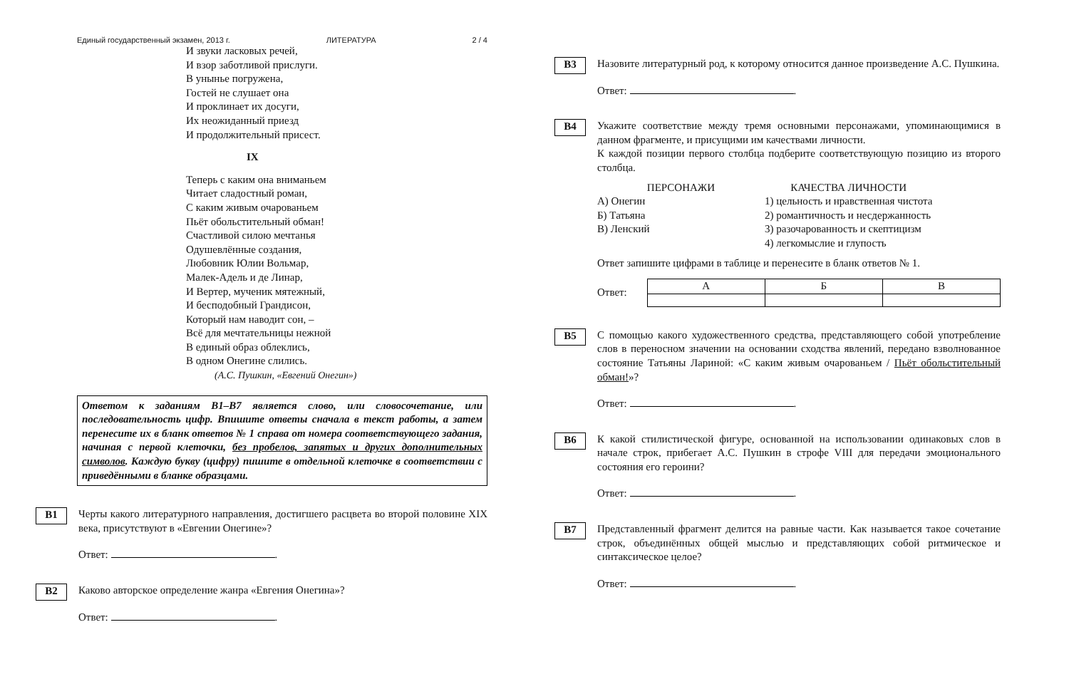Единый государственный экзамен, 2013 г. ЛИТЕРАТУРА 2 / 4
И звуки ласковых речей,
И взор заботливой прислуги.
В унынье погружена,
Гостей не слушает она
И проклинает их досуги,
Их неожиданный приезд
И продолжительный присест.
IX
Теперь с каким она вниманьем
Читает сладостный роман,
С каким живым очарованьем
Пьёт обольстительный обман!
Счастливой силою мечтанья
Одушевлённые создания,
Любовник Юлии Вольмар,
Малек-Адель и де Линар,
И Вертер, мученик мятежный,
И бесподобный Грандисон,
Который нам наводит сон, –
Всё для мечтательницы нежной
В единый образ облеклись,
В одном Онегине слились.
(А.С. Пушкин, «Евгений Онегин»)
Ответом к заданиям В1–В7 является слово, или словосочетание, или последовательность цифр. Впишите ответы сначала в текст работы, а затем перенесите их в бланк ответов № 1 справа от номера соответствующего задания, начиная с первой клеточки, без пробелов, запятых и других дополнительных символов. Каждую букву (цифру) пишите в отдельной клеточке в соответствии с приведёнными в бланке образцами.
B1
Черты какого литературного направления, достигшего расцвета во второй половине XIX века, присутствуют в «Евгении Онегине»?
Ответ: .
B2
Каково авторское определение жанра «Евгения Онегина»?
Ответ: .
B3
Назовите литературный род, к которому относится данное произведение А.С. Пушкина.
Ответ: .
B4
Укажите соответствие между тремя основными персонажами, упоминающимися в данном фрагменте, и присущими им качествами личности.
К каждой позиции первого столбца подберите соответствующую позицию из второго столбца.
ПЕРСОНАЖИ
А) Онегин
Б) Татьяна
В) Ленский
КАЧЕСТВА ЛИЧНОСТИ
1) цельность и нравственная чистота
2) романтичность и несдержанность
3) разочарованность и скептицизм
4) легкомыслие и глупость
Ответ запишите цифрами в таблице и перенесите в бланк ответов № 1.
Ответ:
| А | Б | В |
B5
С помощью какого художественного средства, представляющего собой употребление слов в переносном значении на основании сходства явлений, передано взволнованное состояние Татьяны Лариной: «С каким живым очарованьем / Пьёт обольстительный обман!»?
Ответ: .
B6
К какой стилистической фигуре, основанной на использовании одинаковых слов в начале строк, прибегает А.С. Пушкин в строфе VIII для передачи эмоционального состояния его героини?
Ответ: .
B7
Представленный фрагмент делится на равные части. Как называется такое сочетание строк, объединённых общей мыслью и представляющих собой ритмическое и синтаксическое целое?
Ответ: .